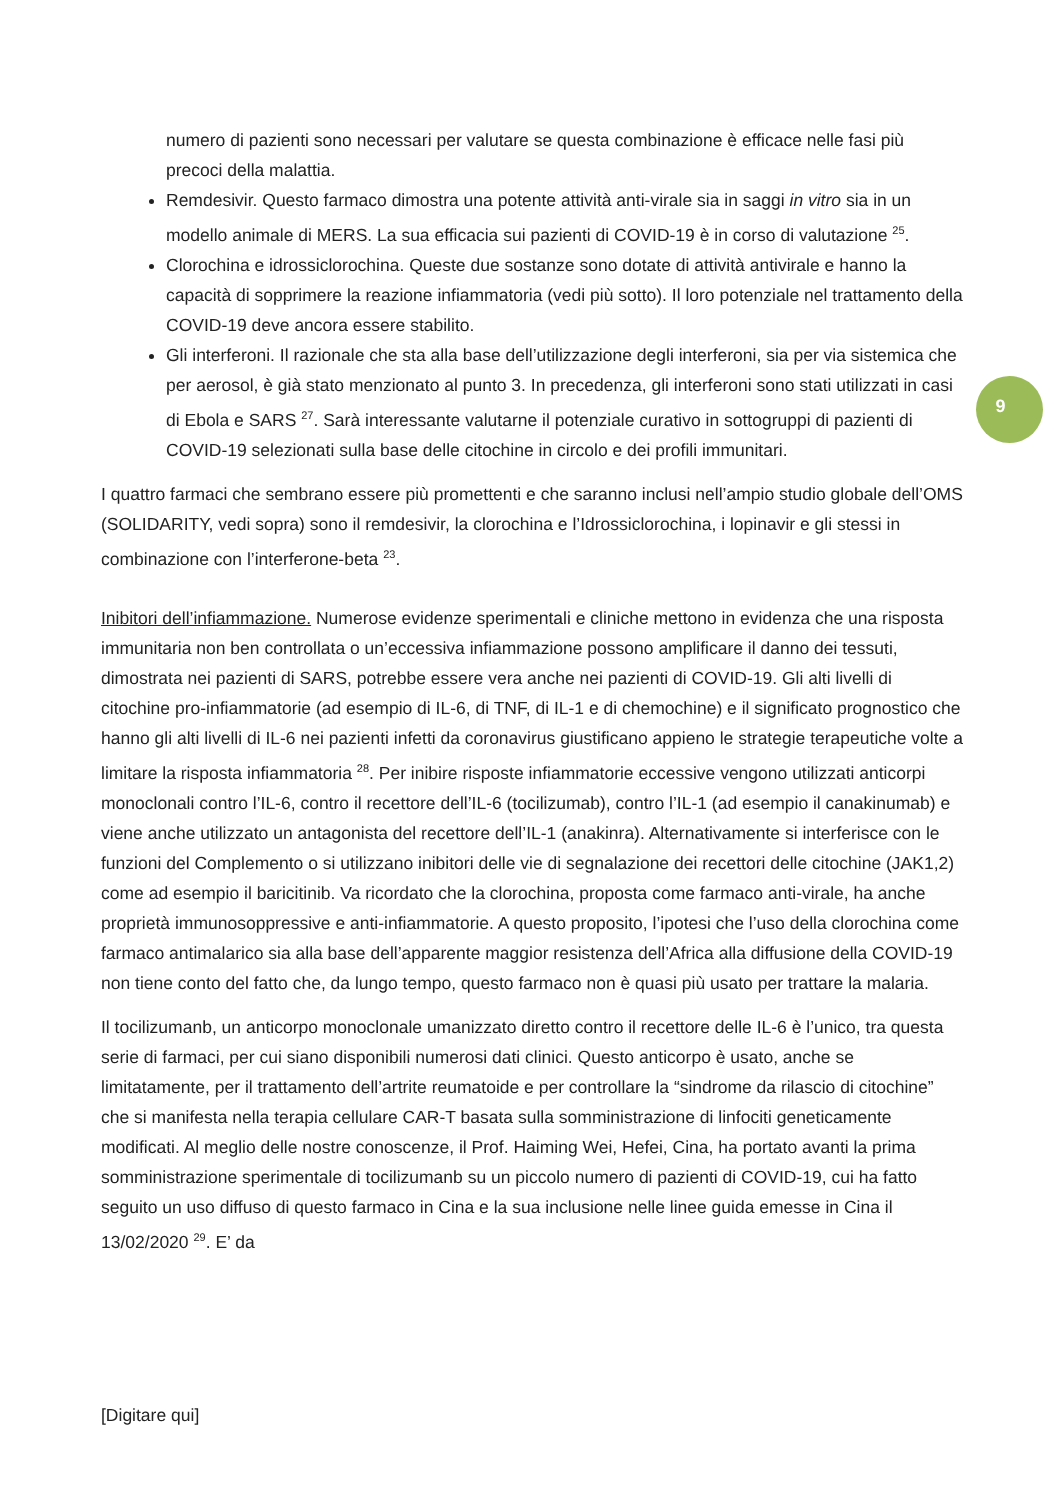numero di pazienti sono necessari per valutare se questa combinazione è efficace nelle fasi più precoci della malattia.
Remdesivir. Questo farmaco dimostra una potente attività anti-virale sia in saggi in vitro sia in un modello animale di MERS. La sua efficacia sui pazienti di COVID-19 è in corso di valutazione <sup>25</sup>.
Clorochina e idrossiclorochina. Queste due sostanze sono dotate di attività antivirale e hanno la capacità di sopprimere la reazione infiammatoria (vedi più sotto). Il loro potenziale nel trattamento della COVID-19 deve ancora essere stabilito.
Gli interferoni. Il razionale che sta alla base dell’utilizzazione degli interferoni, sia per via sistemica che per aerosol, è già stato menzionato al punto 3. In precedenza, gli interferoni sono stati utilizzati in casi di Ebola e SARS <sup>27</sup>. Sarà interessante valutarne il potenziale curativo in sottogruppi di pazienti di COVID-19 selezionati sulla base delle citochine in circolo e dei profili immunitari.
I quattro farmaci che sembrano essere più promettenti e che saranno inclusi nell’ampio studio globale dell’OMS (SOLIDARITY, vedi sopra) sono il remdesivir, la clorochina e l’Idrossiclorochina, i lopinavir e gli stessi in combinazione con l’interferone-beta <sup>23</sup>.
Inibitori dell’infiammazione. Numerose evidenze sperimentali e cliniche mettono in evidenza che una risposta immunitaria non ben controllata o un’eccessiva infiammazione possono amplificare il danno dei tessuti, dimostrata nei pazienti di SARS, potrebbe essere vera anche nei pazienti di COVID-19. Gli alti livelli di citochine pro-infiammatorie (ad esempio di IL-6, di TNF, di IL-1 e di chemochine) e il significato prognostico che hanno gli alti livelli di IL-6 nei pazienti infetti da coronavirus giustificano appieno le strategie terapeutiche volte a limitare la risposta infiammatoria <sup>28</sup>. Per inibire risposte infiammatorie eccessive vengono utilizzati anticorpi monoclonali contro l’IL-6, contro il recettore dell’IL-6 (tocilizumab), contro l’IL-1 (ad esempio il canakinumab) e viene anche utilizzato un antagonista del recettore dell’IL-1 (anakinra). Alternativamente si interferisce con le funzioni del Complemento o si utilizzano inibitori delle vie di segnalazione dei recettori delle citochine (JAK1,2) come ad esempio il baricitinib. Va ricordato che la clorochina, proposta come farmaco anti-virale, ha anche proprietà immunosoppressive e anti-infiammatorie. A questo proposito, l’ipotesi che l’uso della clorochina come farmaco antimalarico sia alla base dell’apparente maggior resistenza dell’Africa alla diffusione della COVID-19 non tiene conto del fatto che, da lungo tempo, questo farmaco non è quasi più usato per trattare la malaria.
Il tocilizumanb, un anticorpo monoclonale umanizzato diretto contro il recettore delle IL-6 è l’unico, tra questa serie di farmaci, per cui siano disponibili numerosi dati clinici. Questo anticorpo è usato, anche se limitatamente, per il trattamento dell’artrite reumatoide e per controllare la “sindrome da rilascio di citochine” che si manifesta nella terapia cellulare CAR-T basata sulla somministrazione di linfociti geneticamente modificati. Al meglio delle nostre conoscenze, il Prof. Haiming Wei, Hefei, Cina, ha portato avanti la prima somministrazione sperimentale di tocilizumanb su un piccolo numero di pazienti di COVID-19, cui ha fatto seguito un uso diffuso di questo farmaco in Cina e la sua inclusione nelle linee guida emesse in Cina il 13/02/2020 <sup>29</sup>. E’ da
9
[Digitare qui]